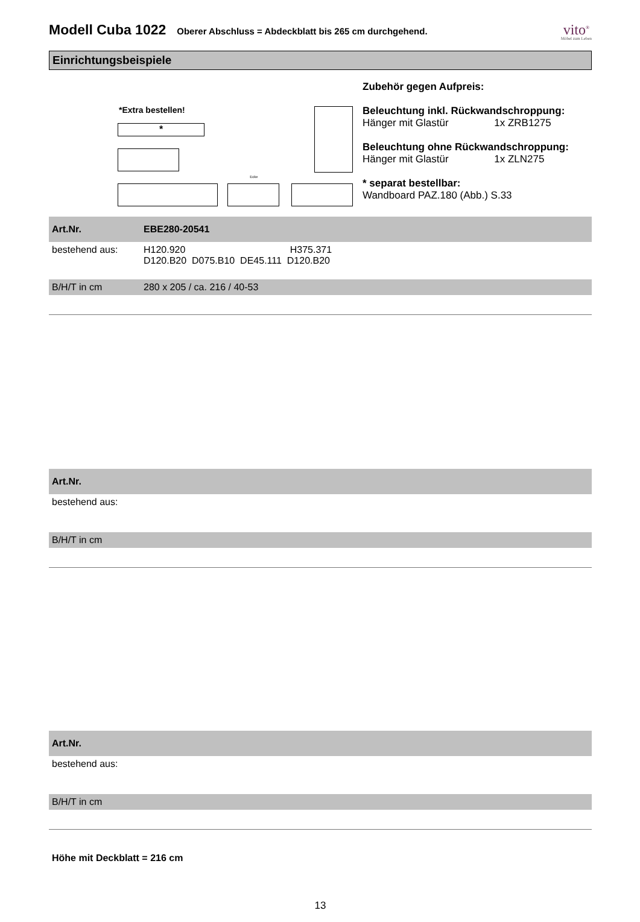Modell Cuba 1022
Oberer Abschluss = Abdeckblatt bis 265 cm durchgehend.
vito<sup>®</sup>
Möbel zum Leben
Einrichtungsbeispiele
*Extra bestellen!
*
Ecke
Zubehör gegen Aufpreis:
Beleuchtung inkl. Rückwandschroppung:
Hänger mit Glastür 1x ZRB1275
Beleuchtung ohne Rückwandschroppung:
Hänger mit Glastür 1x ZLN275
* separat bestellbar:
Wandboard PAZ.180 (Abb.) S.33
| Art.Nr. | EBE280-20541 |
| bestehend aus: | H120.920 H375.371 D120.B20 D075.B10 DE45.111 D120.B20 |
| B/H/T in cm | 280 x 205 / ca. 216 / 40-53 |
| Art.Nr. | |
| bestehend aus: | |
| B/H/T in cm | |
| Art.Nr. | |
| bestehend aus: | |
| B/H/T in cm | |
Höhe mit Deckblatt = 216 cm
13